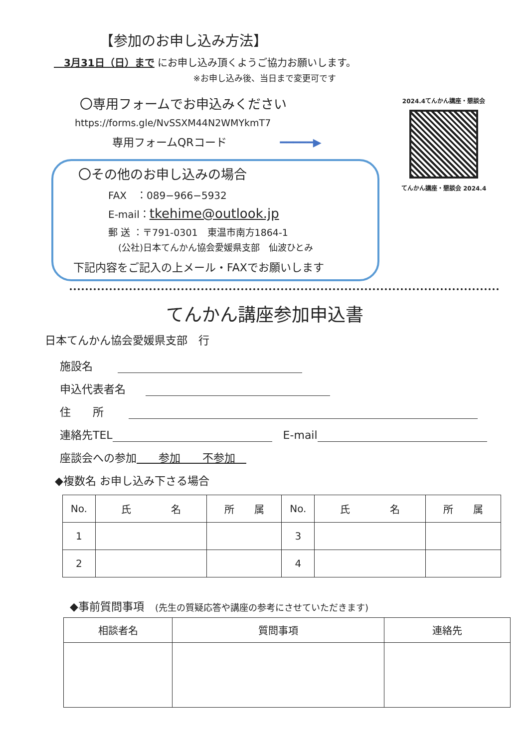【参加のお申し込み方法】
　3月31日（日）まで にお申し込み頂くようご協力お願いします。
※お申し込み後、当日まで変更可です
〇専用フォームでお申込みください
https://forms.gle/NvSSXM44N2WMYkmT7
専用フォームQRコード ━━━━━▶
〇その他のお申し込みの場合
FAX　：089−966−5932
E-mail：tkehime@outlook.jp
郵 送 ：〒791-0301　東温市南方1864-1
(公社)日本てんかん協会愛媛県支部　仙波ひとみ
下記内容をご記入の上メール・FAXでお願いします
2024.4てんかん講座・懇談会
てんかん講座・懇談会 2024.4
てんかん講座参加申込書
日本てんかん協会愛媛県支部　行
施設名
申込代表者名
住　　所
連絡先TEL　E-mail
座談会への参加　　参加　　不参加　
◆複数名 お申し込み下さる場合
| No. | 氏 名 | 所 属 | No. | 氏 名 | 所 属 |
| --- | --- | --- | --- | --- | --- |
| 1 | | | 3 | | |
| 2 | | | 4 | | |
◆事前質問事項　(先生の質疑応答や講座の参考にさせていただきます)
| 相談者名 | 質問事項 | 連絡先 |
| --- | --- | --- |